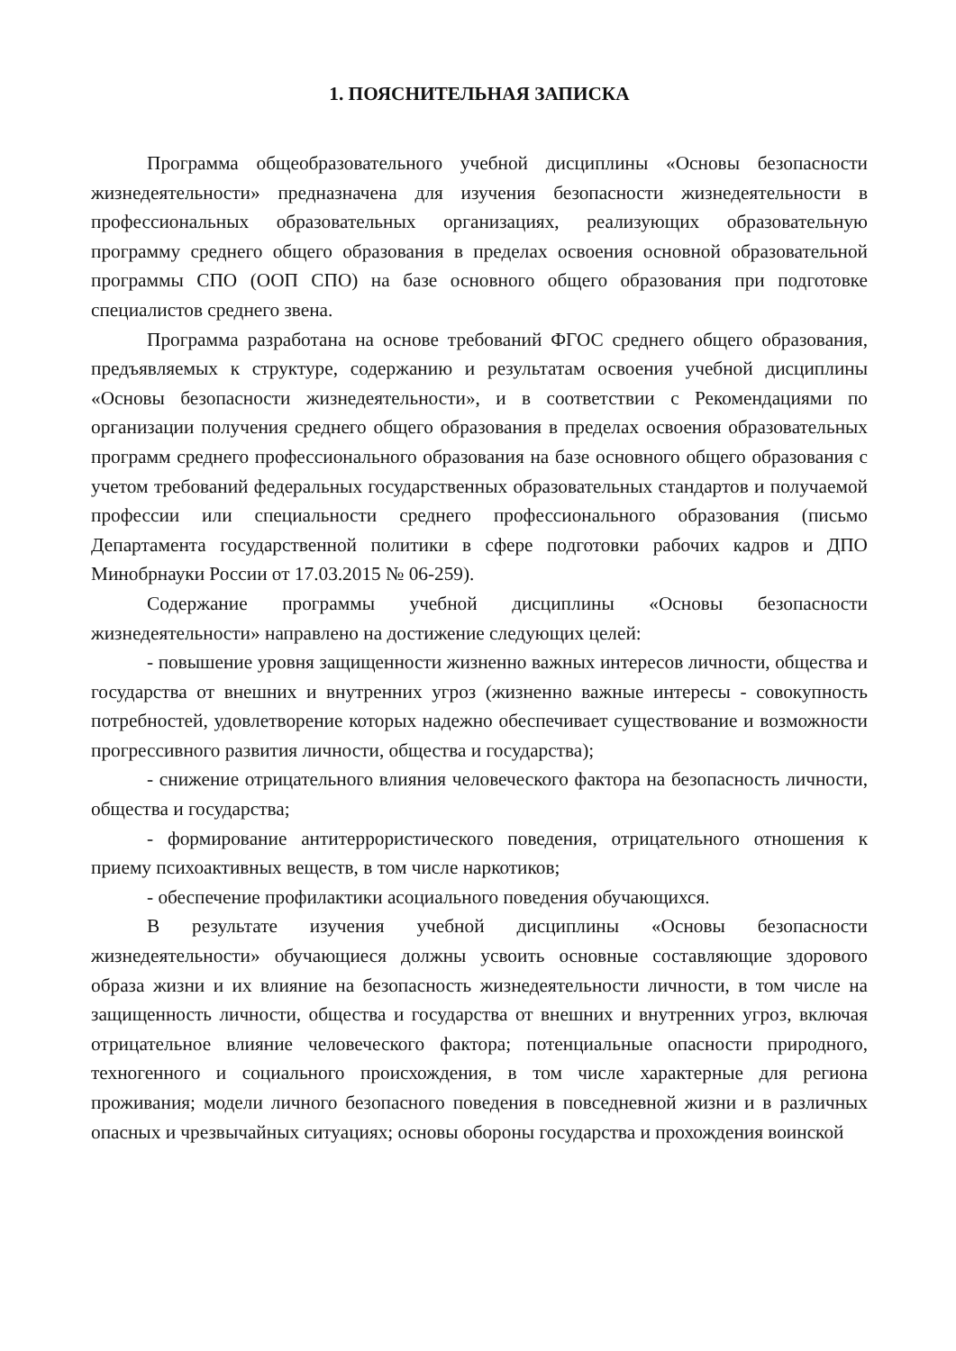1. ПОЯСНИТЕЛЬНАЯ ЗАПИСКА
Программа общеобразовательного учебной дисциплины «Основы безопасности жизнедеятельности» предназначена для изучения безопасности жизнедеятельности в профессиональных образовательных организациях, реализующих образовательную программу среднего общего образования в пределах освоения основной образовательной программы СПО (ООП СПО) на базе основного общего образования при подготовке специалистов среднего звена.
Программа разработана на основе требований ФГОС среднего общего образования, предъявляемых к структуре, содержанию и результатам освоения учебной дисциплины «Основы безопасности жизнедеятельности», и в соответствии с Рекомендациями по организации получения среднего общего образования в пределах освоения образовательных программ среднего профессионального образования на базе основного общего образования с учетом требований федеральных государственных образовательных стандартов и получаемой профессии или специальности среднего профессионального образования (письмо Департамента государственной политики в сфере подготовки рабочих кадров и ДПО Минобрнауки России от 17.03.2015 № 06-259).
Содержание программы учебной дисциплины «Основы безопасности жизнедеятельности» направлено на достижение следующих целей:
- повышение уровня защищенности жизненно важных интересов личности, общества и государства от внешних и внутренних угроз (жизненно важные интересы - совокупность потребностей, удовлетворение которых надежно обеспечивает существование и возможности прогрессивного развития личности, общества и государства);
- снижение отрицательного влияния человеческого фактора на безопасность личности, общества и государства;
- формирование антитеррористического поведения, отрицательного отношения к приему психоактивных веществ, в том числе наркотиков;
- обеспечение профилактики асоциального поведения обучающихся.
В результате изучения учебной дисциплины «Основы безопасности жизнедеятельности» обучающиеся должны усвоить основные составляющие здорового образа жизни и их влияние на безопасность жизнедеятельности личности, в том числе на защищенность личности, общества и государства от внешних и внутренних угроз, включая отрицательное влияние человеческого фактора; потенциальные опасности природного, техногенного и социального происхождения, в том числе характерные для региона проживания; модели личного безопасного поведения в повседневной жизни и в различных опасных и чрезвычайных ситуациях; основы обороны государства и прохождения воинской